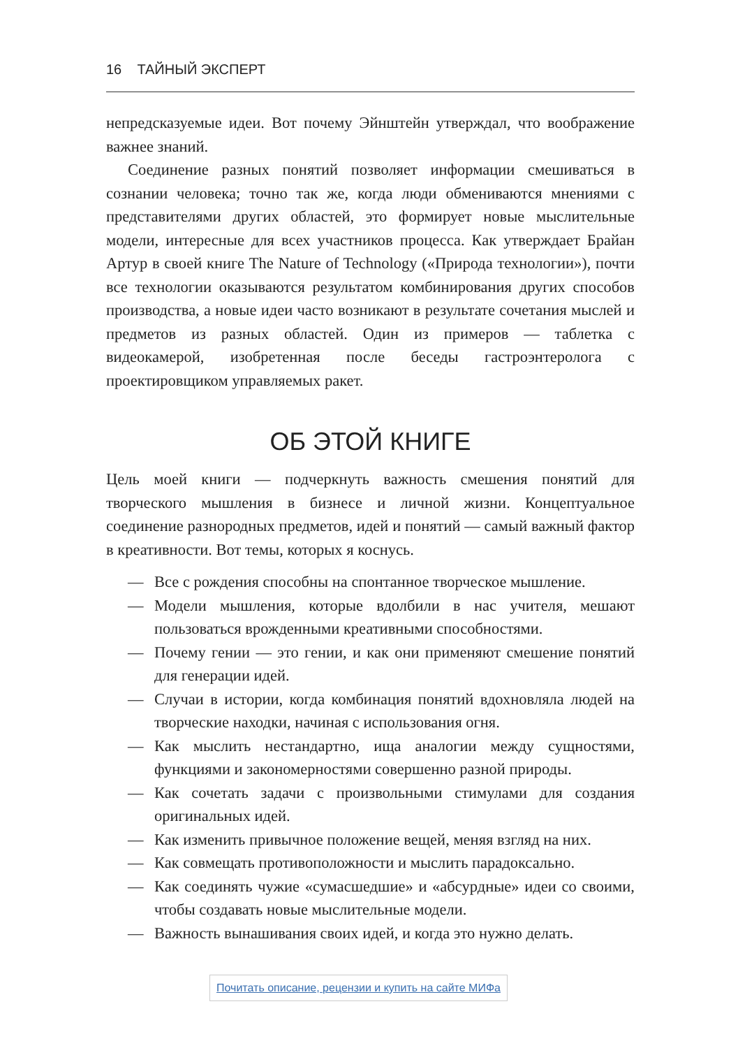16 ТАЙНЫЙ ЭКСПЕРТ
непредсказуемые идеи. Вот почему Эйнштейн утверждал, что вообра­жение важнее знаний.
Соединение разных понятий позволяет информации смешиваться в сознании человека; точно так же, когда люди обмениваются мнениями с представителями других областей, это формирует новые мыслительные модели, интересные для всех участников процесса. Как утверждает Брайан Артур в своей книге The Nature of Technology («Природа технологии»), почти все технологии оказываются результатом комбинирования других способов производства, а новые идеи часто возникают в результате сочетания мыслей и предметов из разных областей. Один из примеров — таблетка с видеокамерой, изобретенная после беседы гастроэнтеролога с проектировщиком управляемых ракет.
ОБ ЭТОЙ КНИГЕ
Цель моей книги — подчеркнуть важность смешения понятий для творческого мышления в бизнесе и личной жизни. Концептуальное соединение разнородных предметов, идей и понятий — самый важный фактор в креативности. Вот темы, которых я коснусь.
— Все с рождения способны на спонтанное творческое мышление.
— Модели мышления, которые вдолбили в нас учителя, мешают пользоваться врожденными креативными способностями.
— Почему гении — это гении, и как они применяют смешение понятий для генерации идей.
— Случаи в истории, когда комбинация понятий вдохновляла людей на творческие находки, начиная с использования огня.
— Как мыслить нестандартно, ища аналогии между сущностями, функциями и закономерностями совершенно разной природы.
— Как сочетать задачи с произвольными стимулами для создания оригинальных идей.
— Как изменить привычное положение вещей, меняя взгляд на них.
— Как совмещать противоположности и мыслить парадоксально.
— Как соединять чужие «сумасшедшие» и «абсурдные» идеи со своими, чтобы создавать новые мыслительные модели.
— Важность вынашивания своих идей, и когда это нужно делать.
Почитать описание, рецензии и купить на сайте МИФа